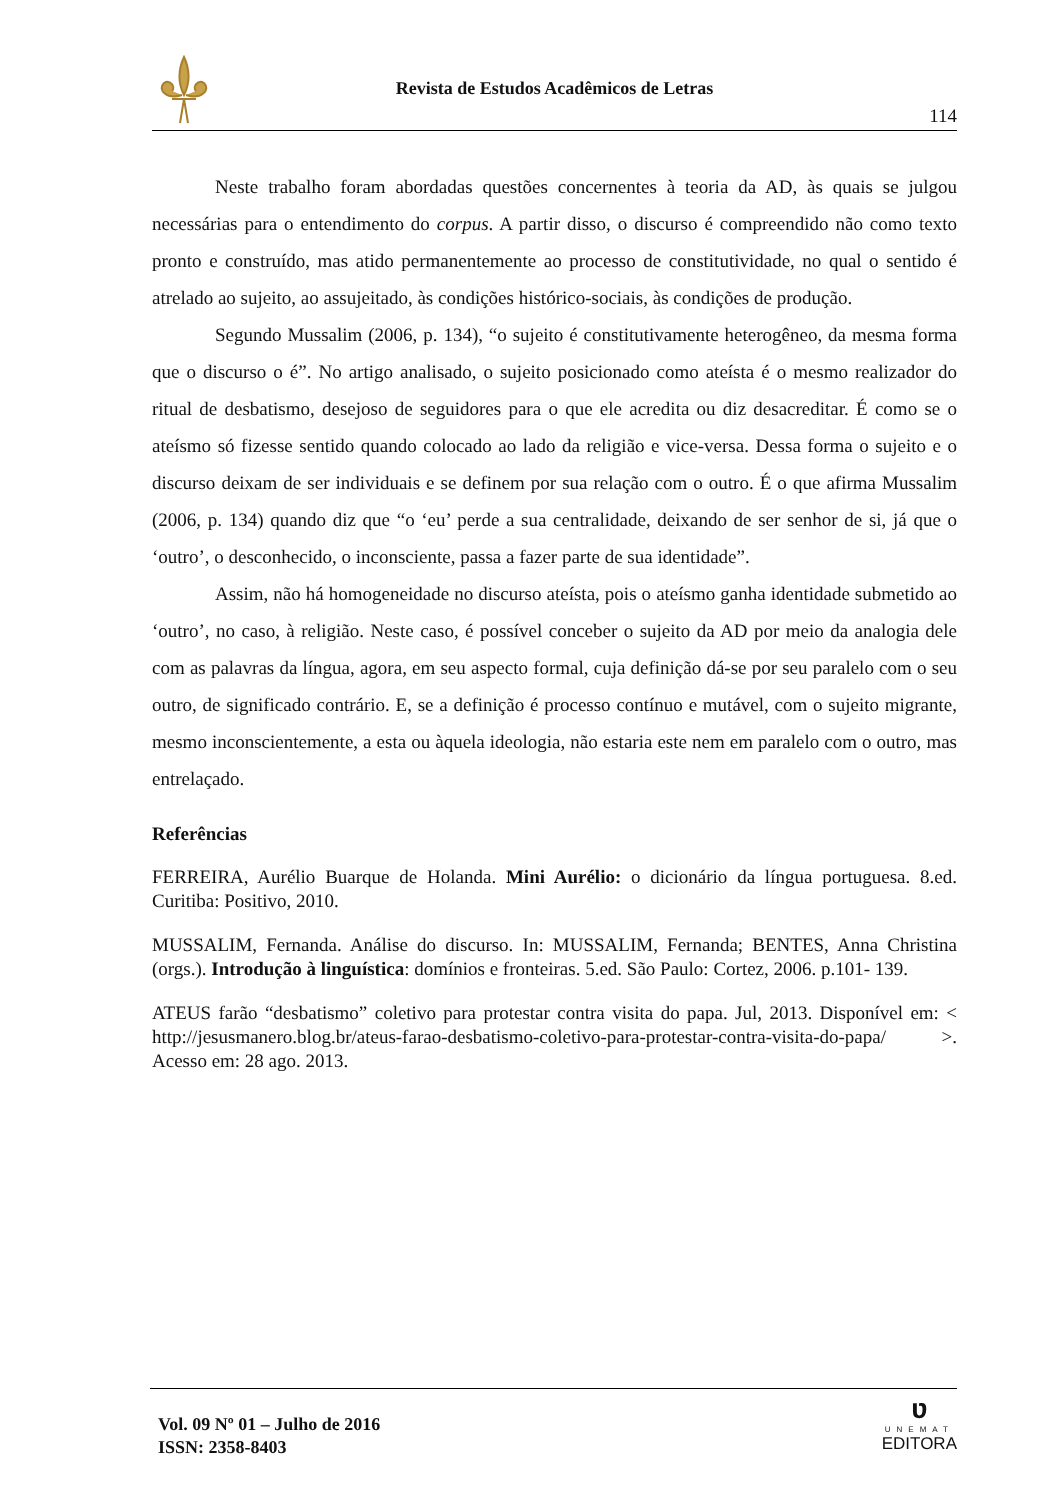Revista de Estudos Acadêmicos de Letras
114
Neste trabalho foram abordadas questões concernentes à teoria da AD, às quais se julgou necessárias para o entendimento do corpus. A partir disso, o discurso é compreendido não como texto pronto e construído, mas atido permanentemente ao processo de constitutividade, no qual o sentido é atrelado ao sujeito, ao assujeitado, às condições histórico-sociais, às condições de produção.
Segundo Mussalim (2006, p. 134), “o sujeito é constitutivamente heterogêneo, da mesma forma que o discurso o é”. No artigo analisado, o sujeito posicionado como ateísta é o mesmo realizador do ritual de desbatismo, desejoso de seguidores para o que ele acredita ou diz desacreditar. É como se o ateísmo só fizesse sentido quando colocado ao lado da religião e vice-versa. Dessa forma o sujeito e o discurso deixam de ser individuais e se definem por sua relação com o outro. É o que afirma Mussalim (2006, p. 134) quando diz que “o ‘eu’ perde a sua centralidade, deixando de ser senhor de si, já que o ‘outro’, o desconhecido, o inconsciente, passa a fazer parte de sua identidade”.
Assim, não há homogeneidade no discurso ateísta, pois o ateísmo ganha identidade submetido ao ‘outro’, no caso, à religião. Neste caso, é possível conceber o sujeito da AD por meio da analogia dele com as palavras da língua, agora, em seu aspecto formal, cuja definição dá-se por seu paralelo com o seu outro, de significado contrário. E, se a definição é processo contínuo e mutável, com o sujeito migrante, mesmo inconscientemente, a esta ou àquela ideologia, não estaria este nem em paralelo com o outro, mas entrelaçado.
Referências
FERREIRA, Aurélio Buarque de Holanda. Mini Aurélio: o dicionário da língua portuguesa. 8.ed. Curitiba: Positivo, 2010.
MUSSALIM, Fernanda. Análise do discurso. In: MUSSALIM, Fernanda; BENTES, Anna Christina (orgs.). Introdução à linguística: domínios e fronteiras. 5.ed. São Paulo: Cortez, 2006. p.101- 139.
ATEUS farão “desbatismo” coletivo para protestar contra visita do papa. Jul, 2013. Disponível em: < http://jesusmanero.blog.br/ateus-farao-desbatismo-coletivo-para-protestar-contra-visita-do-papa/ >. Acesso em: 28 ago. 2013.
Vol. 09 Nº 01 – Julho de 2016
ISSN: 2358-8403
ʋ
UNEMAT
EDITORA